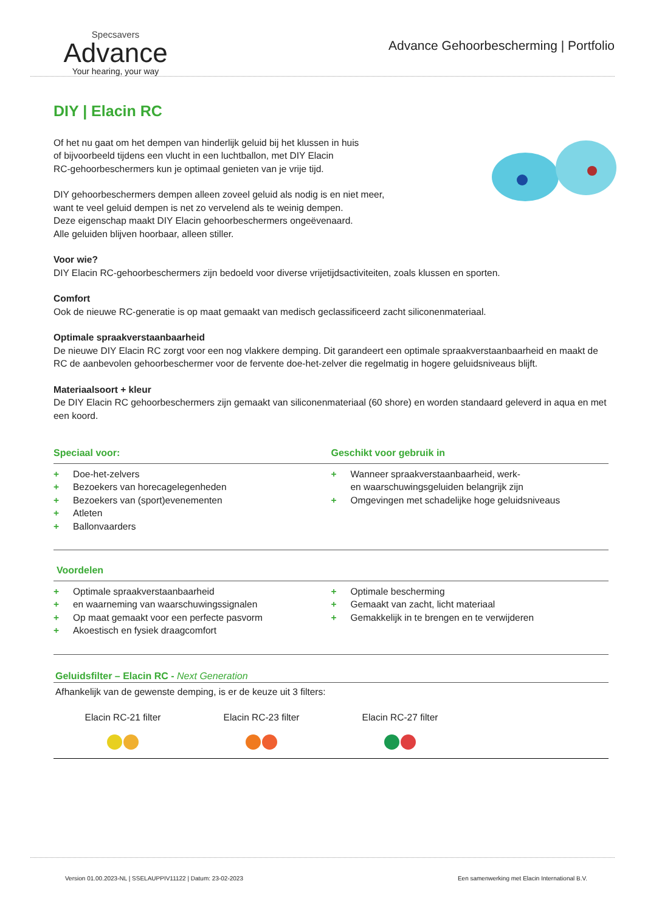Specsavers
Advance
Your hearing, your way
Advance Gehoorbescherming | Portfolio
DIY | Elacin RC
Of het nu gaat om het dempen van hinderlijk geluid bij het klussen in huis
of bijvoorbeeld tijdens een vlucht in een luchtballon, met DIY Elacin
RC-gehoorbeschermers kun je optimaal genieten van je vrije tijd.
DIY gehoorbeschermers dempen alleen zoveel geluid als nodig is en niet meer,
want te veel geluid dempen is net zo vervelend als te weinig dempen.
Deze eigenschap maakt DIY Elacin gehoorbeschermers ongeëvenaard.
Alle geluiden blijven hoorbaar, alleen stiller.
Voor wie?
DIY Elacin RC-gehoorbeschermers zijn bedoeld voor diverse vrijetijdsactiviteiten, zoals klussen en sporten.
Comfort
Ook de nieuwe RC-generatie is op maat gemaakt van medisch geclassificeerd zacht siliconenmateriaal.
Optimale spraakverstaanbaarheid
De nieuwe DIY Elacin RC zorgt voor een nog vlakkere demping. Dit garandeert een optimale spraakverstaanbaarheid en maakt de RC de aanbevolen gehoorbeschermer voor de fervente doe-het-zelver die regelmatig in hogere geluidsniveaus blijft.
Materiaalsoort + kleur
De DIY Elacin RC gehoorbeschermers zijn gemaakt van siliconenmateriaal (60 shore) en worden standaard geleverd in aqua en met een koord.
Speciaal voor: Geschikt voor gebruik in
+ Doe-het-zelvers
+ Bezoekers van horecagelegenheden
+ Bezoekers van (sport)evenementen
+ Atleten
+ Ballonvaarders
+ Wanneer spraakverstaanbaarheid, werk-
en waarschuwingsgeluiden belangrijk zijn
+ Omgevingen met schadelijke hoge geluidsniveaus
Voordelen
+ Optimale spraakverstaanbaarheid
+ en waarneming van waarschuwingssignalen
+ Op maat gemaakt voor een perfecte pasvorm
+ Akoestisch en fysiek draagcomfort
+ Optimale bescherming
+ Gemaakt van zacht, licht materiaal
+ Gemakkelijk in te brengen en te verwijderen
Geluidsfilter – Elacin RC - Next Generation
Afhankelijk van de gewenste demping, is er de keuze uit 3 filters:
Elacin RC-21 filter
Elacin RC-23 filter
Elacin RC-27 filter
Version 01.00.2023-NL | SSELAUPPIV11122 | Datum: 23-02-2023 Een samenwerking met Elacin International B.V.